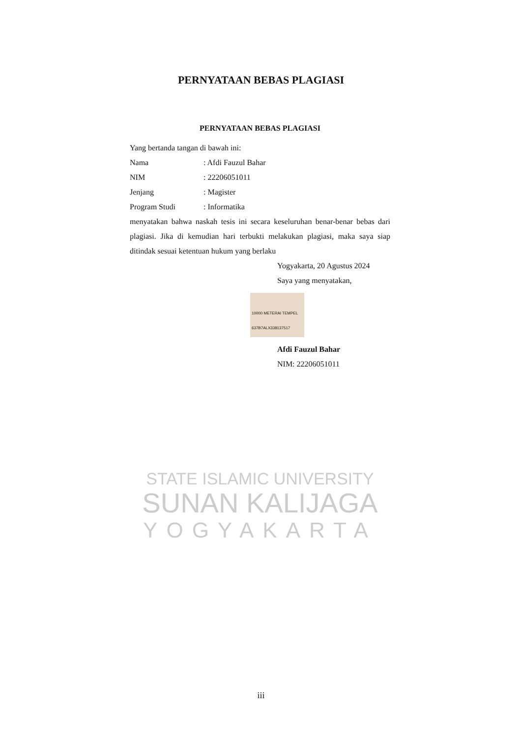PERNYATAAN BEBAS PLAGIASI
PERNYATAAN BEBAS PLAGIASI
Yang bertanda tangan di bawah ini:
Nama: Afdi Fauzul Bahar
NIM: 22206051011
Jenjang: Magister
Program Studi: Informatika
menyatakan bahwa naskah tesis ini secara keseluruhan benar-benar bebas dari plagiasi. Jika di kemudian hari terbukti melakukan plagiasi, maka saya siap ditindak sesuai ketentuan hukum yang berlaku
Yogyakarta, 20 Agustus 2024
Saya yang menyatakan,
10000 METERAI TEMPEL 637B7ALX338137517
Afdi Fauzul Bahar
NIM: 22206051011
STATE ISLAMIC UNIVERSITY
SUNAN KALIJAGA
YOGYAKARTA
iii